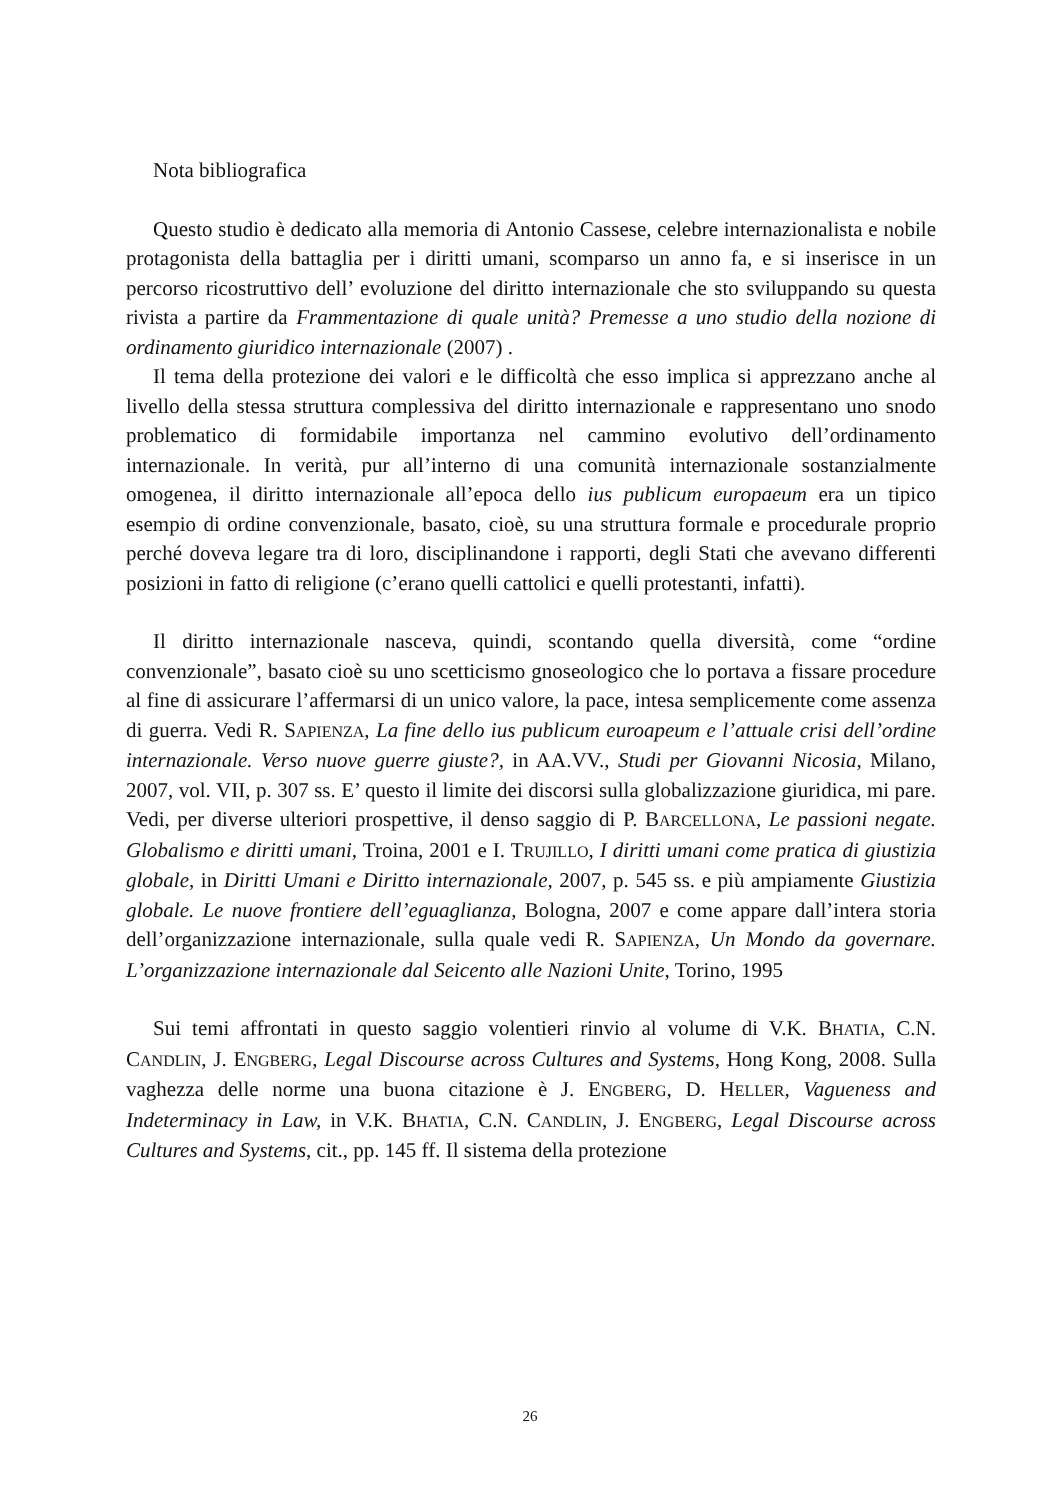Nota bibliografica
Questo studio è dedicato alla memoria di Antonio Cassese, celebre internazionalista e nobile protagonista della battaglia per i diritti umani, scomparso un anno fa, e si inserisce in un percorso ricostruttivo dell’ evoluzione del diritto internazionale che sto sviluppando su questa rivista a partire da Frammentazione di quale unità? Premesse a uno studio della nozione di ordinamento giuridico internazionale (2007) .
Il tema della protezione dei valori e le difficoltà che esso implica si apprezzano anche al livello della stessa struttura complessiva del diritto internazionale e rappresentano uno snodo problematico di formidabile importanza nel cammino evolutivo dell’ordinamento internazionale. In verità, pur all’interno di una comunità internazionale sostanzialmente omogenea, il diritto internazionale all’epoca dello ius publicum europaeum era un tipico esempio di ordine convenzionale, basato, cioè, su una struttura formale e procedurale proprio perché doveva legare tra di loro, disciplinandone i rapporti, degli Stati che avevano differenti posizioni in fatto di religione (c’erano quelli cattolici e quelli protestanti, infatti).
Il diritto internazionale nasceva, quindi, scontando quella diversità, come “ordine convenzionale”, basato cioè su uno scetticismo gnoseologico che lo portava a fissare procedure al fine di assicurare l’affermarsi di un unico valore, la pace, intesa semplicemente come assenza di guerra. Vedi R. SAPIENZA, La fine dello ius publicum euroapeum e l’attuale crisi dell’ordine internazionale. Verso nuove guerre giuste?, in AA.VV., Studi per Giovanni Nicosia, Milano, 2007, vol. VII, p. 307 ss. E’ questo il limite dei discorsi sulla globalizzazione giuridica, mi pare. Vedi, per diverse ulteriori prospettive, il denso saggio di P. BARCELLONA, Le passioni negate. Globalismo e diritti umani, Troina, 2001 e I. TRUJILLO, I diritti umani come pratica di giustizia globale, in Diritti Umani e Diritto internazionale, 2007, p. 545 ss. e più ampiamente Giustizia globale. Le nuove frontiere dell’eguaglianza, Bologna, 2007 e come appare dall’intera storia dell’organizzazione internazionale, sulla quale vedi R. SAPIENZA, Un Mondo da governare. L’organizzazione internazionale dal Seicento alle Nazioni Unite, Torino, 1995
Sui temi affrontati in questo saggio volentieri rinvio al volume di V.K. BHATIA, C.N. CANDLIN, J. ENGBERG, Legal Discourse across Cultures and Systems, Hong Kong, 2008. Sulla vaghezza delle norme una buona citazione è J. ENGBERG, D. HELLER, Vagueness and Indeterminacy in Law, in V.K. BHATIA, C.N. CANDLIN, J. ENGBERG, Legal Discourse across Cultures and Systems, cit., pp. 145 ff. Il sistema della protezione
26